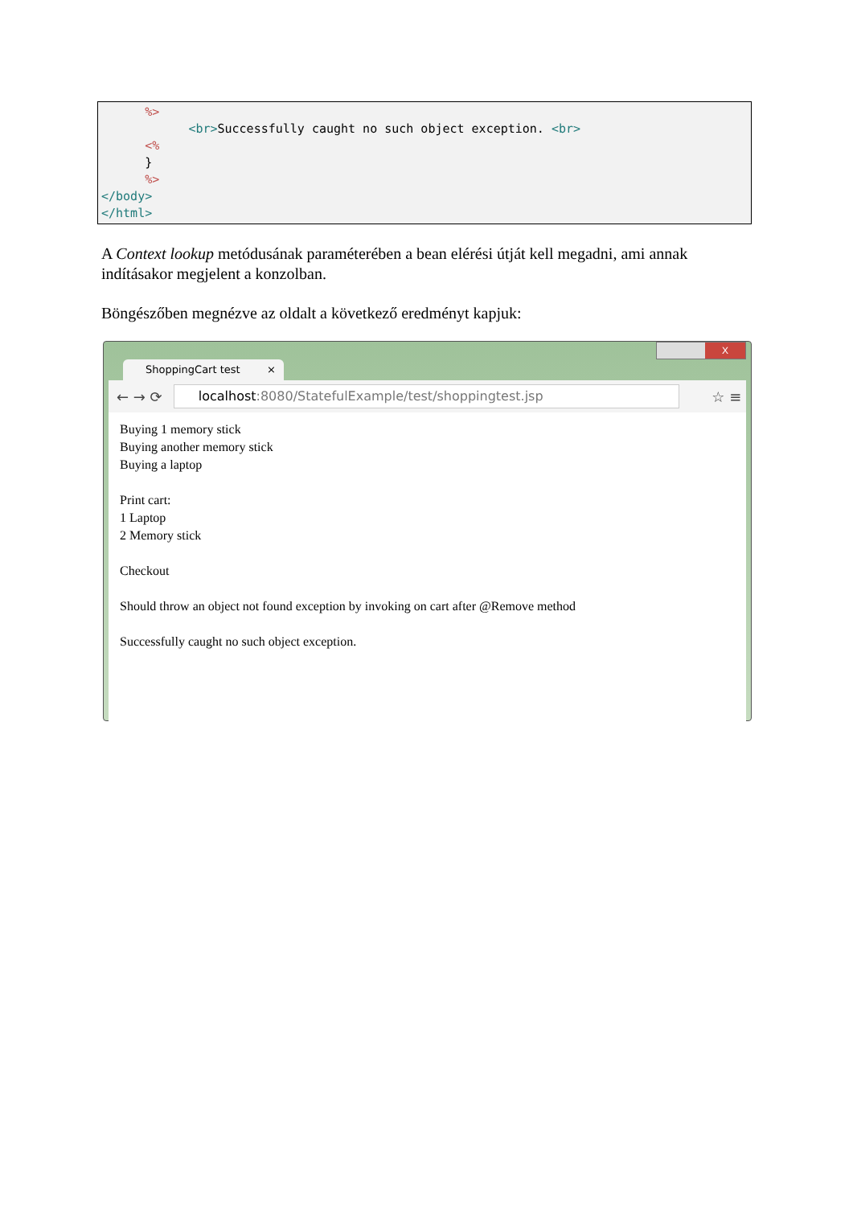%> <br>Successfully caught no such object exception. <br> <% } %> </body> </html>
A Context lookup metódusának paraméterében a bean elérési útját kell megadni, ami annak indításakor megjelent a konzolban.
Böngészőben megnézve az oldalt a következő eredményt kapjuk:
ShoppingCart test ×
X
← → ⟳
localhost:8080/StatefulExample/test/shoppingtest.jsp
☆ ≡
Buying 1 memory stick
Buying another memory stick
Buying a laptop
Print cart:
1 Laptop
2 Memory stick
Checkout
Should throw an object not found exception by invoking on cart after @Remove method
Successfully caught no such object exception.